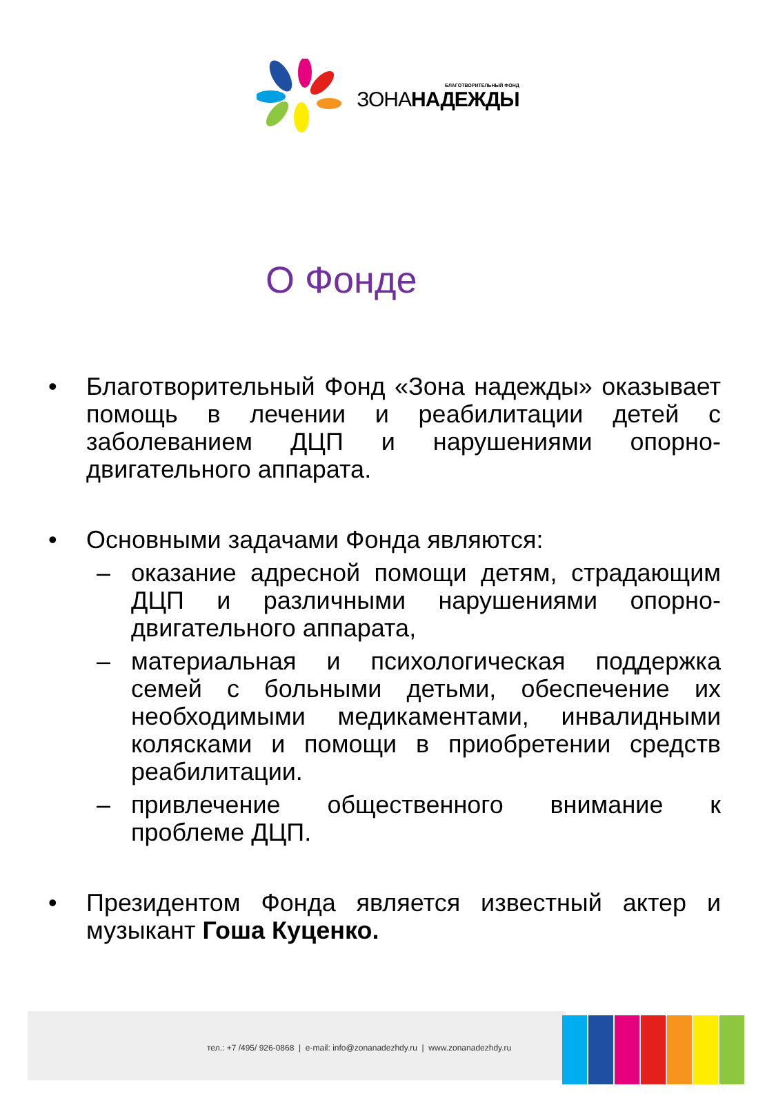БЛАГОТВОРИТЕЛЬНЫЙ ФОНД
ЗОНАНАДЕЖДЫ
О Фонде
• Благотворительный Фонд «Зона надежды» оказывает помощь в лечении и реабилитации детей с заболеванием ДЦП и нарушениями опорно-двигательного аппарата.
• Основными задачами Фонда являются:
– оказание адресной помощи детям, страдающим ДЦП и различными нарушениями опорно-двигательного аппарата,
– материальная и психологическая поддержка семей с больными детьми, обеспечение их необходимыми медикаментами, инвалидными колясками и помощи в приобретении средств реабилитации.
– привлечение общественного внимание к проблеме ДЦП.
• Президентом Фонда является известный актер и музыкант Гоша Куценко.
тел.: +7 /495/ 926-0868 | e-mail: info@zonanadezhdy.ru | www.zonanadezhdy.ru